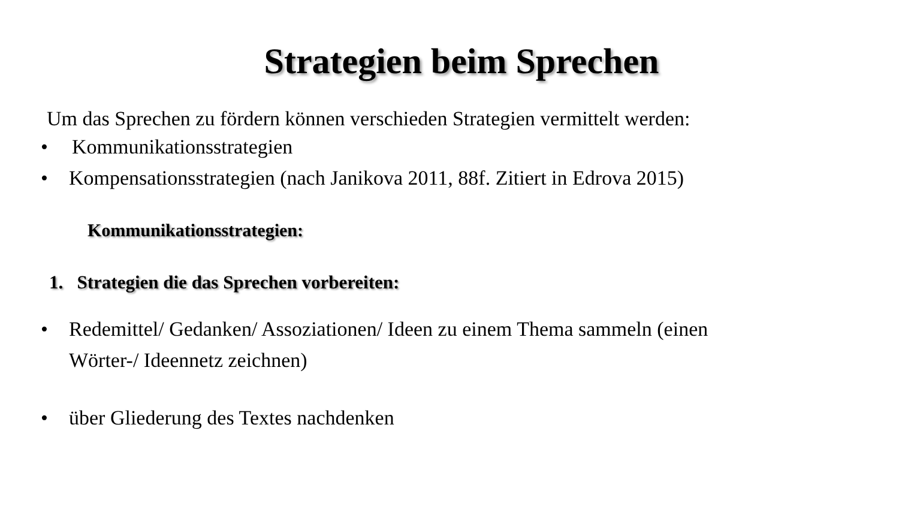Strategien beim Sprechen
Um das Sprechen zu fördern können verschieden Strategien vermittelt werden:
• Kommunikationsstrategien
• Kompensationsstrategien (nach Janikova 2011, 88f. Zitiert in Edrova 2015)
Kommunikationsstrategien:
1. Strategien die das Sprechen vorbereiten:
• Redemittel/ Gedanken/ Assoziationen/ Ideen zu einem Thema sammeln (einen
Wörter-/ Ideennetz zeichnen)
• über Gliederung des Textes nachdenken